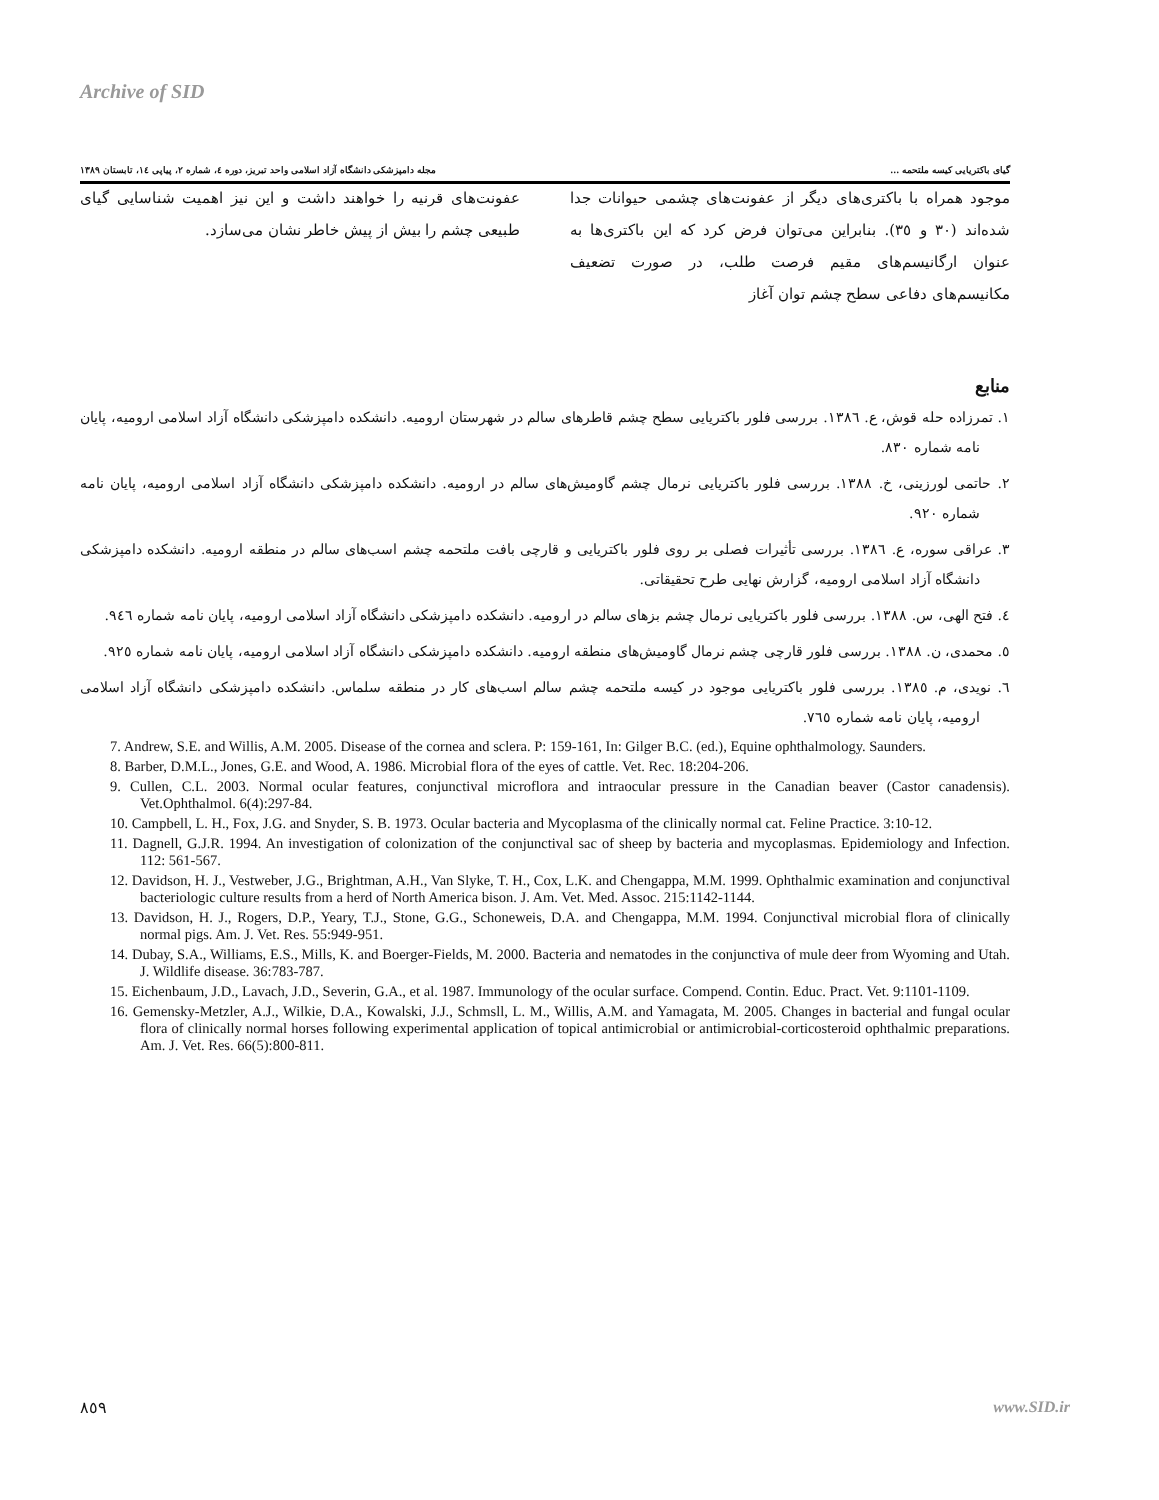Archive of SID
گیای باکتریایی کیسه ملتحمه ... مجله دامپزشکی دانشگاه آزاد اسلامی واحد تبریز، دوره ٤، شماره ٢، پیاپی ١٤، تابستان ١٣٨٩
موجود همراه با باکتری‌های دیگر از عفونت‌های چشمی حیوانات جدا شده‌اند (٣٠ و ٣٥). بنابراین می‌توان فرض کرد که این باکتری‌ها به عنوان ارگانیسم‌های مقیم فرصت طلب، در صورت تضعیف مکانیسم‌های دفاعی سطح چشم توان آغاز
عفونت‌های قرنیه را خواهند داشت و این نیز اهمیت شناسایی گیای طبیعی چشم را بیش از پیش خاطر نشان می‌سازد.
منابع
١. تمرزاده حله قوش، ع. ١٣٨٦. بررسی فلور باکتریایی سطح چشم قاطرهای سالم در شهرستان ارومیه. دانشکده دامپزشکی دانشگاه آزاد اسلامی ارومیه، پایان نامه شماره ٨٣٠.
٢. حاتمی لورزینی، خ. ١٣٨٨. بررسی فلور باکتریایی نرمال چشم گاومیش‌های سالم در ارومیه. دانشکده دامپزشکی دانشگاه آزاد اسلامی ارومیه، پایان نامه شماره ٩٢٠.
٣. عراقی سوره، ع. ١٣٨٦. بررسی تأثیرات فصلی بر روی فلور باکتریایی و قارچی بافت ملتحمه چشم اسب‌های سالم در منطقه ارومیه. دانشکده دامپزشکی دانشگاه آزاد اسلامی ارومیه، گزارش نهایی طرح تحقیقاتی.
٤. فتح الهی، س. ١٣٨٨. بررسی فلور باکتریایی نرمال چشم بزهای سالم در ارومیه. دانشکده دامپزشکی دانشگاه آزاد اسلامی ارومیه، پایان نامه شماره ٩٤٦.
٥. محمدی، ن. ١٣٨٨. بررسی فلور قارچی چشم نرمال گاومیش‌های منطقه ارومیه. دانشکده دامپزشکی دانشگاه آزاد اسلامی ارومیه، پایان نامه شماره ٩٢٥.
٦. نویدی، م. ١٣٨٥. بررسی فلور باکتریایی موجود در کیسه ملتحمه چشم سالم اسب‌های کار در منطقه سلماس. دانشکده دامپزشکی دانشگاه آزاد اسلامی ارومیه، پایان نامه شماره ٧٦٥.
7. Andrew, S.E. and Willis, A.M. 2005. Disease of the cornea and sclera. P: 159-161, In: Gilger B.C. (ed.), Equine ophthalmology. Saunders.
8. Barber, D.M.L., Jones, G.E. and Wood, A. 1986. Microbial flora of the eyes of cattle. Vet. Rec. 18:204-206.
9. Cullen, C.L. 2003. Normal ocular features, conjunctival microflora and intraocular pressure in the Canadian beaver (Castor canadensis). Vet.Ophthalmol. 6(4):297-84.
10. Campbell, L. H., Fox, J.G. and Snyder, S. B. 1973. Ocular bacteria and Mycoplasma of the clinically normal cat. Feline Practice. 3:10-12.
11. Dagnell, G.J.R. 1994. An investigation of colonization of the conjunctival sac of sheep by bacteria and mycoplasmas. Epidemiology and Infection. 112: 561-567.
12. Davidson, H. J., Vestweber, J.G., Brightman, A.H., Van Slyke, T. H., Cox, L.K. and Chengappa, M.M. 1999. Ophthalmic examination and conjunctival bacteriologic culture results from a herd of North America bison. J. Am. Vet. Med. Assoc. 215:1142-1144.
13. Davidson, H. J., Rogers, D.P., Yeary, T.J., Stone, G.G., Schoneweis, D.A. and Chengappa, M.M. 1994. Conjunctival microbial flora of clinically normal pigs. Am. J. Vet. Res. 55:949-951.
14. Dubay, S.A., Williams, E.S., Mills, K. and Boerger-Fields, M. 2000. Bacteria and nematodes in the conjunctiva of mule deer from Wyoming and Utah. J. Wildlife disease. 36:783-787.
15. Eichenbaum, J.D., Lavach, J.D., Severin, G.A., et al. 1987. Immunology of the ocular surface. Compend. Contin. Educ. Pract. Vet. 9:1101-1109.
16. Gemensky-Metzler, A.J., Wilkie, D.A., Kowalski, J.J., Schmsll, L. M., Willis, A.M. and Yamagata, M. 2005. Changes in bacterial and fungal ocular flora of clinically normal horses following experimental application of topical antimicrobial or antimicrobial-corticosteroid ophthalmic preparations. Am. J. Vet. Res. 66(5):800-811.
٨٥٩ www.SID.ir